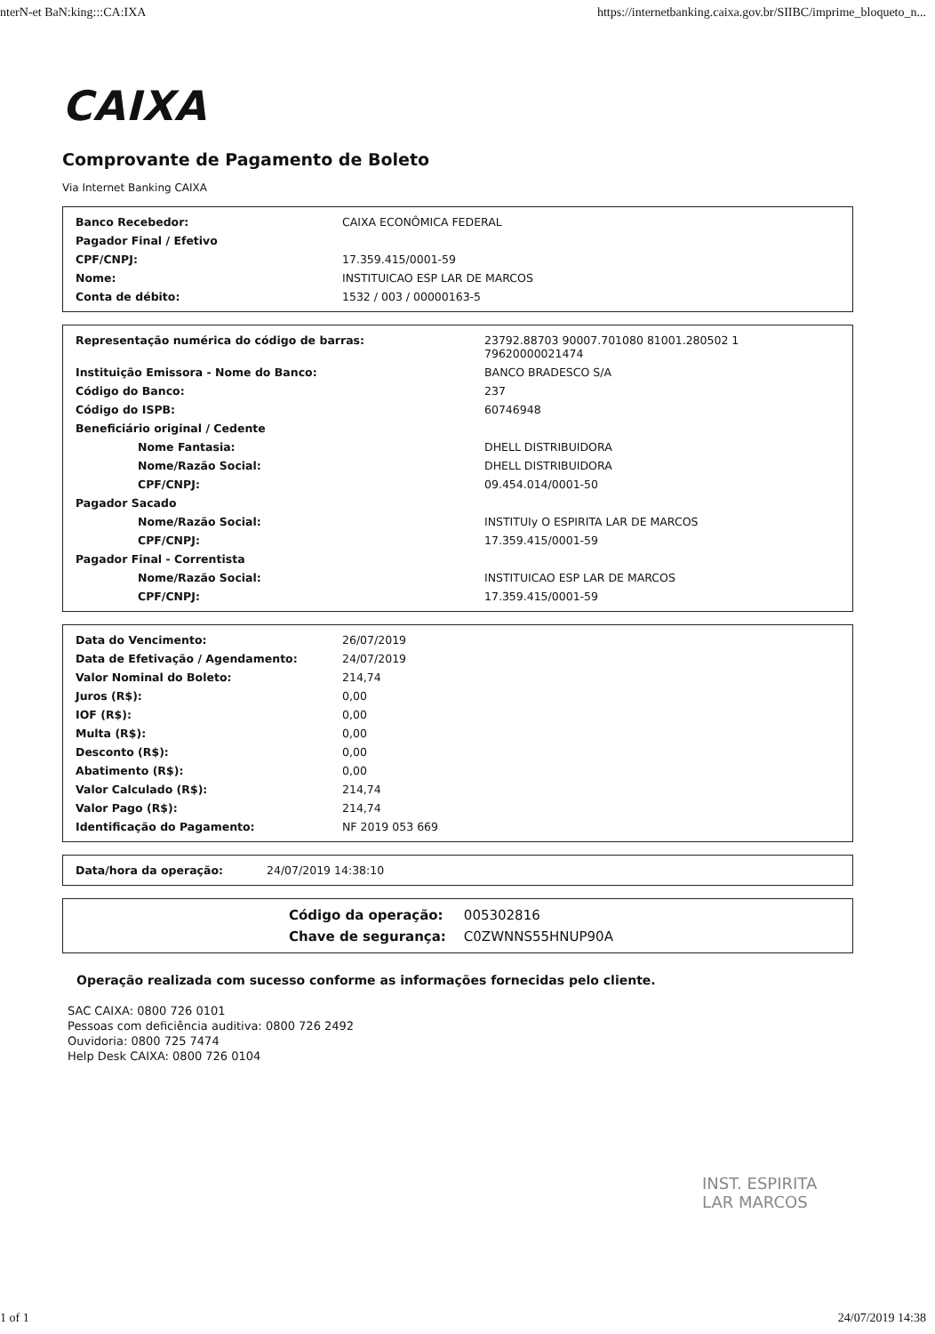nterN-et BaN:king:::CA:IXA https://internetbanking.caixa.gov.br/SIIBC/imprime_bloqueto_n...
CAIXA
Comprovante de Pagamento de Boleto
Via Internet Banking CAIXA
| Banco Recebedor: | CAIXA ECONÔMICA FEDERAL |
| Pagador Final / Efetivo | |
| CPF/CNPJ: | 17.359.415/0001-59 |
| Nome: | INSTITUICAO ESP LAR DE MARCOS |
| Conta de débito: | 1532 / 003 / 00000163-5 |
| Representação numérica do código de barras: | 23792.88703 90007.701080 81001.280502 1 79620000021474 |
| Instituição Emissora - Nome do Banco: | BANCO BRADESCO S/A |
| Código do Banco: | 237 |
| Código do ISPB: | 60746948 |
| Beneficiário original / Cedente | |
| Nome Fantasia: | DHELL DISTRIBUIDORA |
| Nome/Razão Social: | DHELL DISTRIBUIDORA |
| CPF/CNPJ: | 09.454.014/0001-50 |
| Pagador Sacado | |
| Nome/Razão Social: | INSTITUIy O ESPIRITA LAR DE MARCOS |
| CPF/CNPJ: | 17.359.415/0001-59 |
| Pagador Final - Correntista | |
| Nome/Razão Social: | INSTITUICAO ESP LAR DE MARCOS |
| CPF/CNPJ: | 17.359.415/0001-59 |
| Data do Vencimento: | 26/07/2019 |
| Data de Efetivação / Agendamento: | 24/07/2019 |
| Valor Nominal do Boleto: | 214,74 |
| Juros (R$): | 0,00 |
| IOF (R$): | 0,00 |
| Multa (R$): | 0,00 |
| Desconto (R$): | 0,00 |
| Abatimento (R$): | 0,00 |
| Valor Calculado (R$): | 214,74 |
| Valor Pago (R$): | 214,74 |
| Identificação do Pagamento: | NF 2019 053 669 |
| Data/hora da operação: | 24/07/2019 14:38:10 |
| Código da operação: | 005302816 |
| Chave de segurança: | C0ZWNNS55HNUP90A |
Operação realizada com sucesso conforme as informações fornecidas pelo cliente.
SAC CAIXA: 0800 726 0101
Pessoas com deficiência auditiva: 0800 726 2492
Ouvidoria: 0800 725 7474
Help Desk CAIXA: 0800 726 0104
INST. ESPIRITA
LAR MARCOS
1 of 1 24/07/2019 14:38